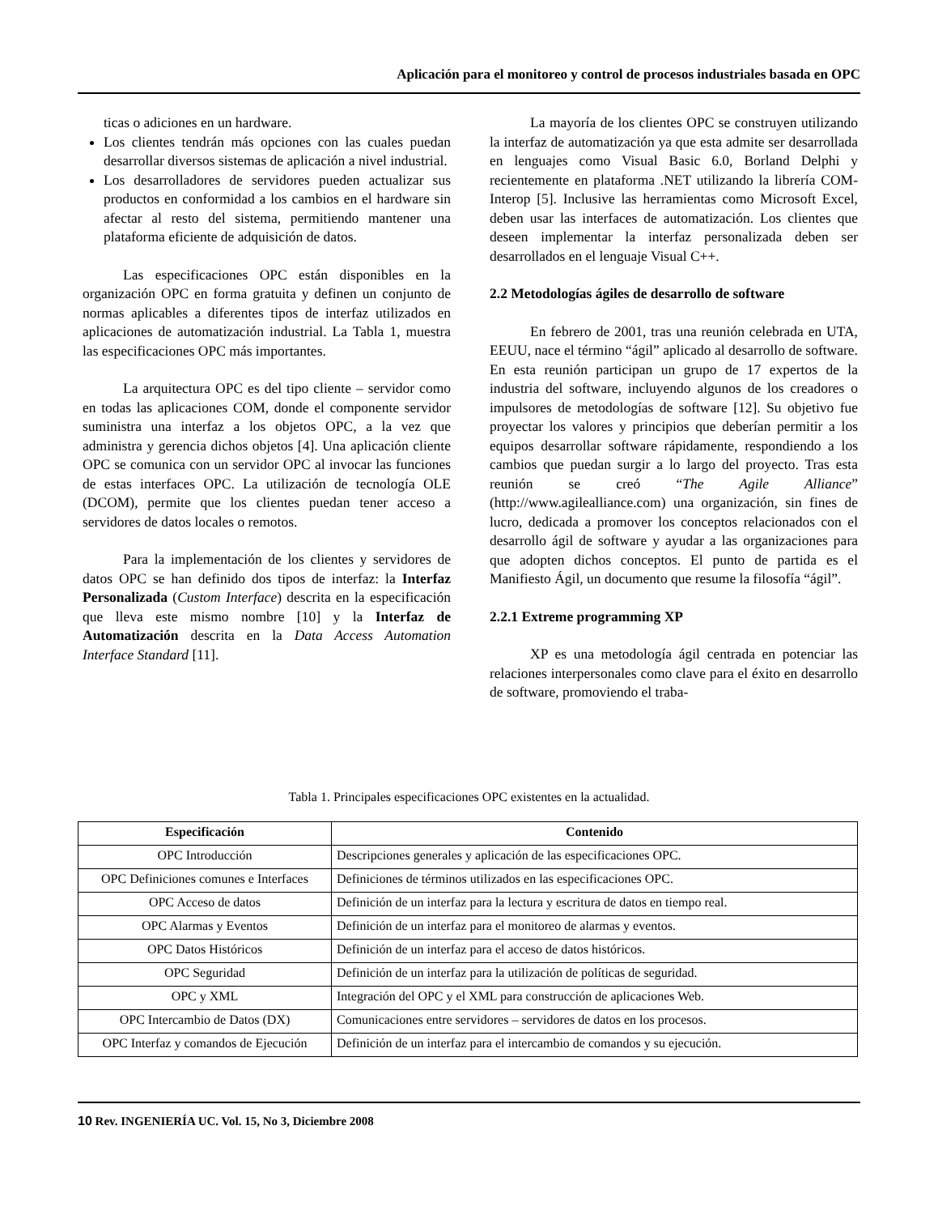Aplicación para el monitoreo y control de procesos industriales basada en OPC
ticas o adiciones en un hardware.
Los clientes tendrán más opciones con las cuales puedan desarrollar diversos sistemas de aplicación a nivel industrial.
Los desarrolladores de servidores pueden actualizar sus productos en conformidad a los cambios en el hardware sin afectar al resto del sistema, permitiendo mantener una plataforma eficiente de adquisición de datos.
Las especificaciones OPC están disponibles en la organización OPC en forma gratuita y definen un conjunto de normas aplicables a diferentes tipos de interfaz utilizados en aplicaciones de automatización industrial. La Tabla 1, muestra las especificaciones OPC más importantes.
La arquitectura OPC es del tipo cliente – servidor como en todas las aplicaciones COM, donde el componente servidor suministra una interfaz a los objetos OPC, a la vez que administra y gerencia dichos objetos [4]. Una aplicación cliente OPC se comunica con un servidor OPC al invocar las funciones de estas interfaces OPC. La utilización de tecnología OLE (DCOM), permite que los clientes puedan tener acceso a servidores de datos locales o remotos.
Para la implementación de los clientes y servidores de datos OPC se han definido dos tipos de interfaz: la Interfaz Personalizada (Custom Interface) descrita en la especificación que lleva este mismo nombre [10] y la Interfaz de Automatización descrita en la Data Access Automation Interface Standard [11].
La mayoría de los clientes OPC se construyen utilizando la interfaz de automatización ya que esta admite ser desarrollada en lenguajes como Visual Basic 6.0, Borland Delphi y recientemente en plataforma .NET utilizando la librería COM-Interop [5]. Inclusive las herramientas como Microsoft Excel, deben usar las interfaces de automatización. Los clientes que deseen implementar la interfaz personalizada deben ser desarrollados en el lenguaje Visual C++.
2.2 Metodologías ágiles de desarrollo de software
En febrero de 2001, tras una reunión celebrada en UTA, EEUU, nace el término “ágil” aplicado al desarrollo de software. En esta reunión participan un grupo de 17 expertos de la industria del software, incluyendo algunos de los creadores o impulsores de metodologías de software [12]. Su objetivo fue proyectar los valores y principios que deberían permitir a los equipos desarrollar software rápidamente, respondiendo a los cambios que puedan surgir a lo largo del proyecto. Tras esta reunión se creó “The Agile Alliance” (http://www.agilealliance.com) una organización, sin fines de lucro, dedicada a promover los conceptos relacionados con el desarrollo ágil de software y ayudar a las organizaciones para que adopten dichos conceptos. El punto de partida es el Manifiesto Ágil, un documento que resume la filosofía “ágil”.
2.2.1 Extreme programming XP
XP es una metodología ágil centrada en potenciar las relaciones interpersonales como clave para el éxito en desarrollo de software, promoviendo el traba-
Tabla 1. Principales especificaciones OPC existentes en la actualidad.
| Especificación | Contenido |
| --- | --- |
| OPC Introducción | Descripciones generales y aplicación de las especificaciones OPC. |
| OPC Definiciones comunes e Interfaces | Definiciones de términos utilizados en las especificaciones OPC. |
| OPC Acceso de datos | Definición de un interfaz para la lectura y escritura de datos en tiempo real. |
| OPC Alarmas y Eventos | Definición de un interfaz para el monitoreo de alarmas y eventos. |
| OPC Datos Históricos | Definición de un interfaz para el acceso de datos históricos. |
| OPC Seguridad | Definición de un interfaz para la utilización de políticas de seguridad. |
| OPC y XML | Integración del OPC y el XML para construcción de aplicaciones Web. |
| OPC Intercambio de Datos (DX) | Comunicaciones entre servidores – servidores de datos en los procesos. |
| OPC Interfaz y comandos de Ejecución | Definición de un interfaz para el intercambio de comandos y su ejecución. |
10 Rev. INGENIERÍA UC. Vol. 15, No 3, Diciembre 2008